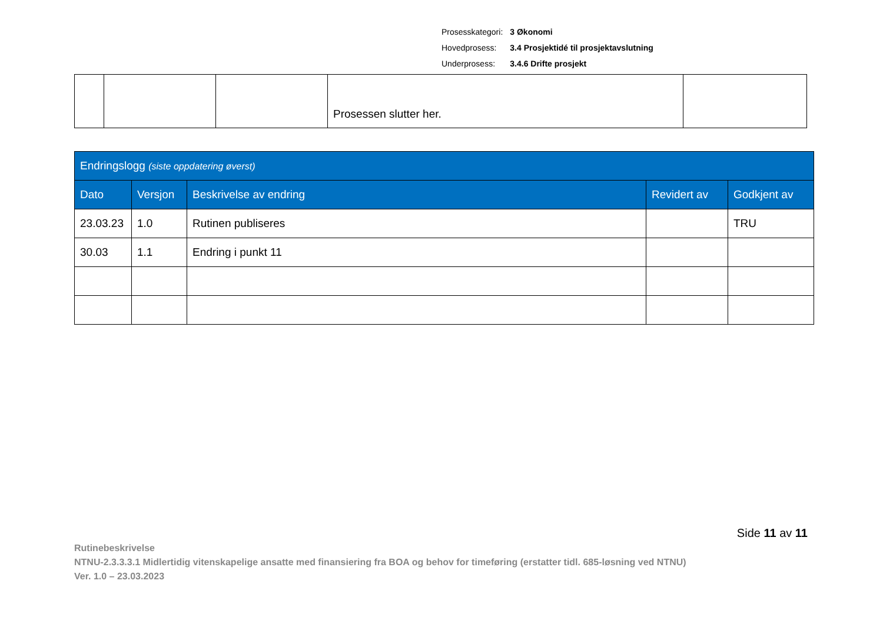| Prosesskategori: | 3 Økonomi |
| Hovedprosess: | 3.4 Prosjektidé til prosjektavslutning |
| Underprosess: | 3.4.6 Drifte prosjekt |
| | | | Prosessen slutter her. | |
| Endringslogg (siste oppdatering øverst) | | | | |
| --- | --- | --- | --- | --- |
| Dato | Versjon | Beskrivelse av endring | Revidert av | Godkjent av |
| 23.03.23 | 1.0 | Rutinen publiseres | | TRU |
| 30.03 | 1.1 | Endring i punkt 11 | | |
Side 11 av 11
Rutinebeskrivelse
NTNU-2.3.3.3.1 Midlertidig vitenskapelige ansatte med finansiering fra BOA og behov for timeføring (erstatter tidl. 685-løsning ved NTNU)
Ver. 1.0 – 23.03.2023